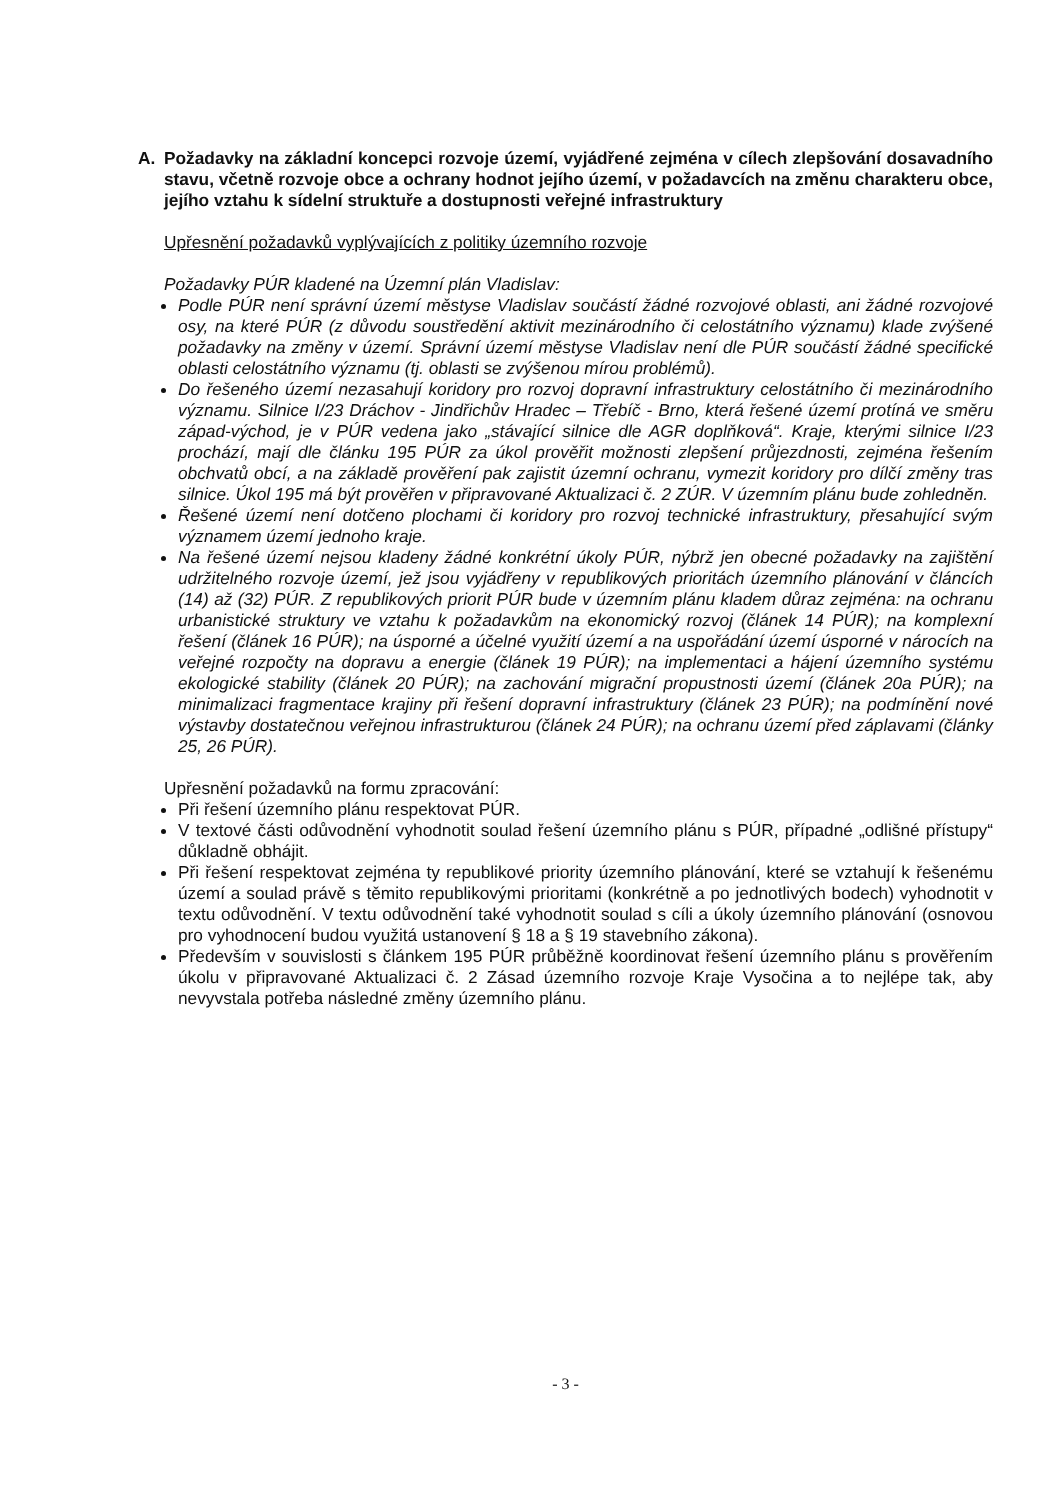A. Požadavky na základní koncepci rozvoje území, vyjádřené zejména v cílech zlepšování dosavadního stavu, včetně rozvoje obce a ochrany hodnot jejího území, v požadavcích na změnu charakteru obce, jejího vztahu k sídelní struktuře a dostupnosti veřejné infrastruktury
Upřesnění požadavků vyplývajících z politiky územního rozvoje
Požadavky PÚR kladené na Územní plán Vladislav:
Podle PÚR není správní území městyse Vladislav součástí žádné rozvojové oblasti, ani žádné rozvojové osy, na které PÚR (z důvodu soustředění aktivit mezinárodního či celostátního významu) klade zvýšené požadavky na změny v území. Správní území městyse Vladislav není dle PÚR součástí žádné specifické oblasti celostátního významu (tj. oblasti se zvýšenou mírou problémů).
Do řešeného území nezasahují koridory pro rozvoj dopravní infrastruktury celostátního či mezinárodního významu. Silnice I/23 Dráchov - Jindřichův Hradec – Třebíč - Brno, která řešené území protíná ve směru západ-východ, je v PÚR vedena jako „stávající silnice dle AGR doplňková“. Kraje, kterými silnice I/23 prochází, mají dle článku 195 PÚR za úkol prověřit možnosti zlepšení průjezdnosti, zejména řešením obchvatů obcí, a na základě prověření pak zajistit územní ochranu, vymezit koridory pro dílčí změny tras silnice. Úkol 195 má být prověřen v připravované Aktualizaci č. 2 ZÚR. V územním plánu bude zohledněn.
Řešené území není dotčeno plochami či koridory pro rozvoj technické infrastruktury, přesahující svým významem území jednoho kraje.
Na řešené území nejsou kladeny žádné konkrétní úkoly PÚR, nýbrž jen obecné požadavky na zajištění udržitelného rozvoje území, jež jsou vyjádřeny v republikových prioritách územního plánování v článcích (14) až (32) PÚR. Z republikových priorit PÚR bude v územním plánu kladem důraz zejména: na ochranu urbanistické struktury ve vztahu k požadavkům na ekonomický rozvoj (článek 14 PÚR); na komplexní řešení (článek 16 PÚR); na úsporné a účelné využití území a na uspořádání území úsporné v nárocích na veřejné rozpočty na dopravu a energie (článek 19 PÚR); na implementaci a hájení územního systému ekologické stability (článek 20 PÚR); na zachování migrační propustnosti území (článek 20a PÚR); na minimalizaci fragmentace krajiny při řešení dopravní infrastruktury (článek 23 PÚR); na podmínění nové výstavby dostatečnou veřejnou infrastrukturou (článek 24 PÚR); na ochranu území před záplavami (články 25, 26 PÚR).
Upřesnění požadavků na formu zpracování:
Při řešení územního plánu respektovat PÚR.
V textové části odůvodnění vyhodnotit soulad řešení územního plánu s PÚR, případné „odlišné přístupy“ důkladně obhájit.
Při řešení respektovat zejména ty republikové priority územního plánování, které se vztahují k řešenému území a soulad právě s těmito republikovými prioritami (konkrétně a po jednotlivých bodech) vyhodnotit v textu odůvodnění. V textu odůvodnění také vyhodnotit soulad s cíli a úkoly územního plánování (osnovou pro vyhodnocení budou využitá ustanovení § 18 a § 19 stavebního zákona).
Především v souvislosti s článkem 195 PÚR průběžně koordinovat řešení územního plánu s prověřením úkolu v připravované Aktualizaci č. 2 Zásad územního rozvoje Kraje Vysočina a to nejlépe tak, aby nevyvstala potřeba následné změny územního plánu.
- 3 -